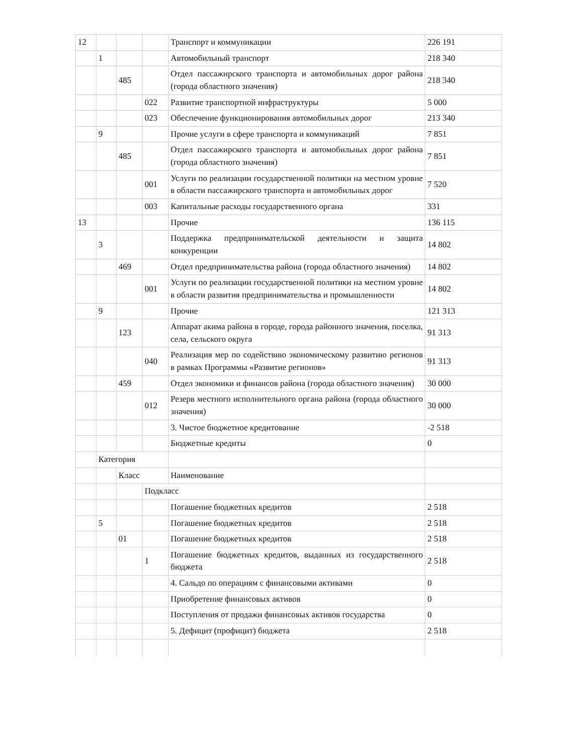| 12 | | | | Транспорт и коммуникации | 226 191 |
| | 1 | | | Автомобильный транспорт | 218 340 |
| | | 485 | | Отдел пассажирского транспорта и автомобильных дорог района (города областного значения) | 218 340 |
| | | | 022 | Развитие транспортной инфраструктуры | 5 000 |
| | | | 023 | Обеспечение функционирования автомобильных дорог | 213 340 |
| | 9 | | | Прочие услуги в сфере транспорта и коммуникаций | 7 851 |
| | | 485 | | Отдел пассажирского транспорта и автомобильных дорог района (города областного значения) | 7 851 |
| | | | 001 | Услуги по реализации государственной политики на местном уровне в области пассажирского транспорта и автомобильных дорог | 7 520 |
| | | | 003 | Капитальные расходы государственного органа | 331 |
| 13 | | | | Прочие | 136 115 |
| | 3 | | | Поддержка предпринимательской деятельности и защита конкуренции | 14 802 |
| | | 469 | | Отдел предпринимательства района (города областного значения) | 14 802 |
| | | | 001 | Услуги по реализации государственной политики на местном уровне в области развития предпринимательства и промышленности | 14 802 |
| | 9 | | | Прочие | 121 313 |
| | | 123 | | Аппарат акима района в городе, города районного значения, поселка, села, сельского округа | 91 313 |
| | | | 040 | Реализация мер по содействию экономическому развитию регионов в рамках Программы «Развитие регионов» | 91 313 |
| | | 459 | | Отдел экономики и финансов района (города областного значения) | 30 000 |
| | | | 012 | Резерв местного исполнительного органа района (города областного значения) | 30 000 |
| | | | | 3. Чистое бюджетное кредитование | -2 518 |
| | | | | Бюджетные кредиты | 0 |
| | Категория | | | | |
| | | Класс | | Наименование | |
| | | | Подкласс | | |
| | | | | Погашение бюджетных кредитов | 2 518 |
| | 5 | | | Погашение бюджетных кредитов | 2 518 |
| | | 01 | | Погашение бюджетных кредитов | 2 518 |
| | | | 1 | Погашение бюджетных кредитов, выданных из государственного бюджета | 2 518 |
| | | | | 4. Сальдо по операциям с финансовыми активами | 0 |
| | | | | Приобретение финансовых активов | 0 |
| | | | | Поступления от продажи финансовых активов государства | 0 |
| | | | | 5. Дефицит (профицит) бюджета | 2 518 |